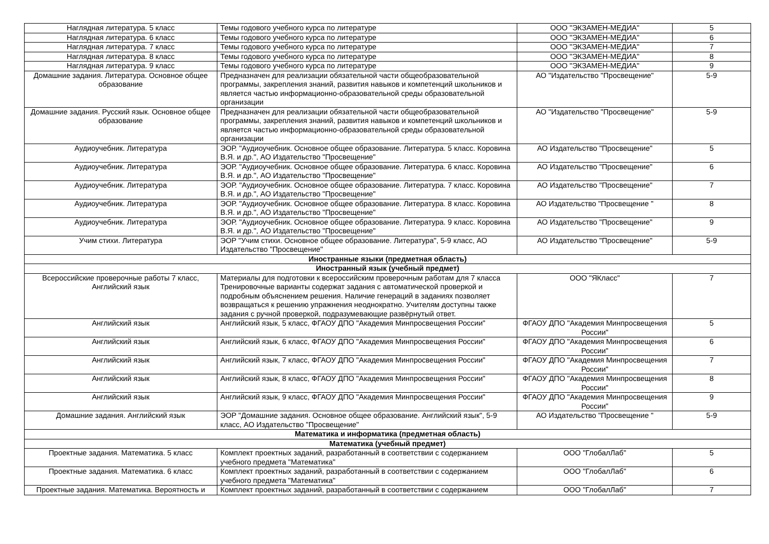| Наглядная литература. 5 класс | Темы годового учебного курса по литературе | ООО "ЭКЗАМЕН-МЕДИА" | 5 |
| Наглядная литература. 6 класс | Темы годового учебного курса по литературе | ООО "ЭКЗАМЕН-МЕДИА" | 6 |
| Наглядная литература. 7 класс | Темы годового учебного курса по литературе | ООО "ЭКЗАМЕН-МЕДИА" | 7 |
| Наглядная литература. 8 класс | Темы годового учебного курса по литературе | ООО "ЭКЗАМЕН-МЕДИА" | 8 |
| Наглядная литература. 9 класс | Темы годового учебного курса по литературе | ООО "ЭКЗАМЕН-МЕДИА" | 9 |
| Домашние задания. Литература. Основное общее образование | Предназначен для реализации обязательной части общеобразовательной программы, закрепления знаний, развития навыков и компетенций школьников и является частью информационно-образовательной среды образовательной организации | АО "Издательство "Просвещение" | 5-9 |
| Домашние задания. Русский язык. Основное общее образование | Предназначен для реализации обязательной части общеобразовательной программы, закрепления знаний, развития навыков и компетенций школьников и является частью информационно-образовательной среды образовательной организации | АО "Издательство "Просвещение" | 5-9 |
| Аудиоучебник. Литература | ЭОР. "Аудиоучебник. Основное общее образование. Литература. 5 класс. Коровина В.Я. и др.", АО Издательство "Просвещение" | АО Издательство "Просвещение" | 5 |
| Аудиоучебник. Литература | ЭОР. "Аудиоучебник. Основное общее образование. Литература. 6 класс. Коровина В.Я. и др.", АО Издательство "Просвещение" | АО Издательство "Просвещение" | 6 |
| Аудиоучебник. Литература | ЭОР. "Аудиоучебник. Основное общее образование. Литература. 7 класс. Коровина В.Я. и др.", АО Издательство "Просвещение" | АО Издательство "Просвещение" | 7 |
| Аудиоучебник. Литература | ЭОР. "Аудиоучебник. Основное общее образование. Литература. 8 класс. Коровина В.Я. и др.", АО Издательство "Просвещение" | АО Издательство "Просвещение " | 8 |
| Аудиоучебник. Литература | ЭОР. "Аудиоучебник. Основное общее образование. Литература. 9 класс. Коровина В.Я. и др.", АО Издательство "Просвещение" | АО Издательство "Просвещение" | 9 |
| Учим стихи. Литература | ЭОР "Учим стихи. Основное общее образование. Литература", 5-9 класс, АО Издательство "Просвещение" | АО Издательство "Просвещение" | 5-9 |
| Иностранные языки (предметная область) | | | |
| Иностранный язык (учебный предмет) | | | |
| Всероссийские проверочные работы 7 класс, Английский язык | Материалы для подготовки к всероссийским проверочным работам для 7 класса Тренировочные варианты содержат задания с автоматической проверкой и подробным объяснением решения. Наличие генераций в заданиях позволяет возвращаться к решению упражнения неоднократно. Учителям доступны также задания с ручной проверкой, подразумевающие развёрнутый ответ. | ООО "ЯКласс" | 7 |
| Английский язык | Английский язык, 5 класс, ФГАОУ ДПО "Академия Минпросвещения России" | ФГАОУ ДПО "Академия Минпросвещения России" | 5 |
| Английский язык | Английский язык, 6 класс, ФГАОУ ДПО "Академия Минпросвещения России" | ФГАОУ ДПО "Академия Минпросвещения России" | 6 |
| Английский язык | Английский язык, 7 класс, ФГАОУ ДПО "Академия Минпросвещения России" | ФГАОУ ДПО "Академия Минпросвещения России" | 7 |
| Английский язык | Английский язык, 8 класс, ФГАОУ ДПО "Академия Минпросвещения России" | ФГАОУ ДПО "Академия Минпросвещения России" | 8 |
| Английский язык | Английский язык, 9 класс, ФГАОУ ДПО "Академия Минпросвещения России" | ФГАОУ ДПО "Академия Минпросвещения России" | 9 |
| Домашние задания. Английский язык | ЭОР "Домашние задания. Основное общее образование. Английский язык", 5-9 класс, АО Издательство "Просвещение" | АО Издательство "Просвещение " | 5-9 |
| Математика и информатика (предметная область) | | | |
| Математика (учебный предмет) | | | |
| Проектные задания. Математика. 5 класс | Комплект проектных заданий, разработанный в соответствии с содержанием учебного предмета "Математика" | ООО "ГлобалЛаб" | 5 |
| Проектные задания. Математика. 6 класс | Комплект проектных заданий, разработанный в соответствии с содержанием учебного предмета "Математика" | ООО "ГлобалЛаб" | 6 |
| Проектные задания. Математика. Вероятность и | Комплект проектных заданий, разработанный в соответствии с содержанием | ООО "ГлобалЛаб" | 7 |